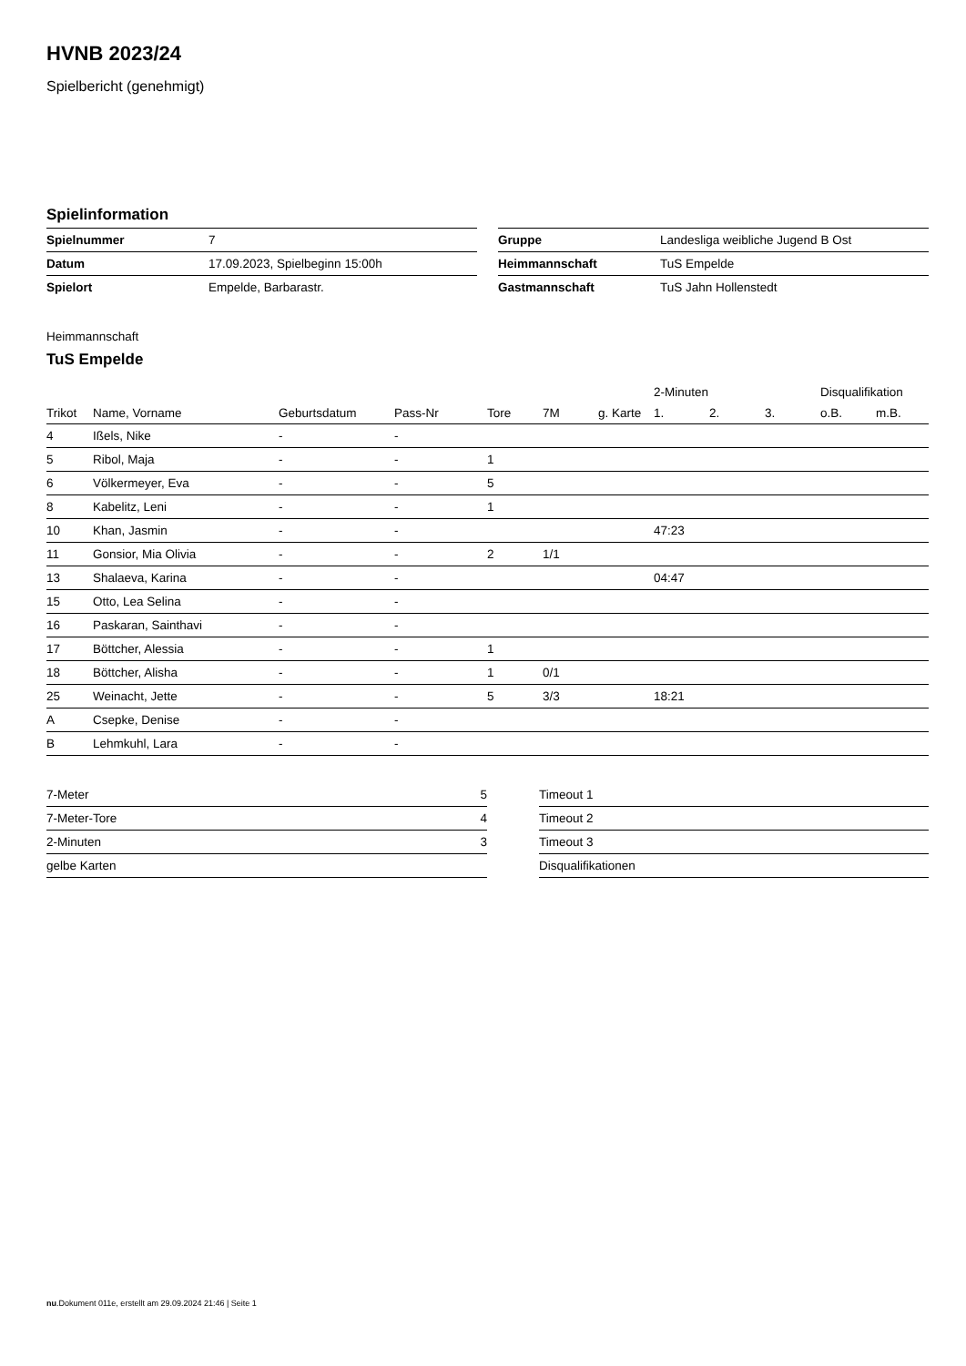HVNB 2023/24
Spielbericht (genehmigt)
Spielinformation
| Spielnummer | 7 |
| Datum | 17.09.2023, Spielbeginn 15:00h |
| Spielort | Empelde, Barbarastr. |
| Gruppe | Landesliga weibliche Jugend B Ost |
| Heimmannschaft | TuS Empelde |
| Gastmannschaft | TuS Jahn Hollenstedt |
Heimmannschaft
TuS Empelde
| | | | | | | | 2-Minuten | | | Disqualifikation | |
| --- | --- | --- | --- | --- | --- | --- | --- | --- | --- | --- | --- |
| Trikot | Name, Vorname | Geburtsdatum | Pass-Nr | Tore | 7M | g. Karte | 1. | 2. | 3. | o.B. | m.B. |
| 4 | Ißels, Nike | - | - | | | | | | | | |
| 5 | Ribol, Maja | - | - | 1 | | | | | | | |
| 6 | Völkermeyer, Eva | - | - | 5 | | | | | | | |
| 8 | Kabelitz, Leni | - | - | 1 | | | | | | | |
| 10 | Khan, Jasmin | - | - | | | | 47:23 | | | | |
| 11 | Gonsior, Mia Olivia | - | - | 2 | 1/1 | | | | | | |
| 13 | Shalaeva, Karina | - | - | | | | 04:47 | | | | |
| 15 | Otto, Lea Selina | - | - | | | | | | | | |
| 16 | Paskaran, Sainthavi | - | - | | | | | | | | |
| 17 | Böttcher, Alessia | - | - | 1 | | | | | | | |
| 18 | Böttcher, Alisha | - | - | 1 | 0/1 | | | | | | |
| 25 | Weinacht, Jette | - | - | 5 | 3/3 | | 18:21 | | | | |
| A | Csepke, Denise | - | - | | | | | | | | |
| B | Lehmkuhl, Lara | - | - | | | | | | | | |
| 7-Meter | 5 |
| 7-Meter-Tore | 4 |
| 2-Minuten | 3 |
| gelbe Karten | |
| Timeout 1 |
| Timeout 2 |
| Timeout 3 |
| Disqualifikationen |
nu.Dokument 011e, erstellt am 29.09.2024 21:46 | Seite 1